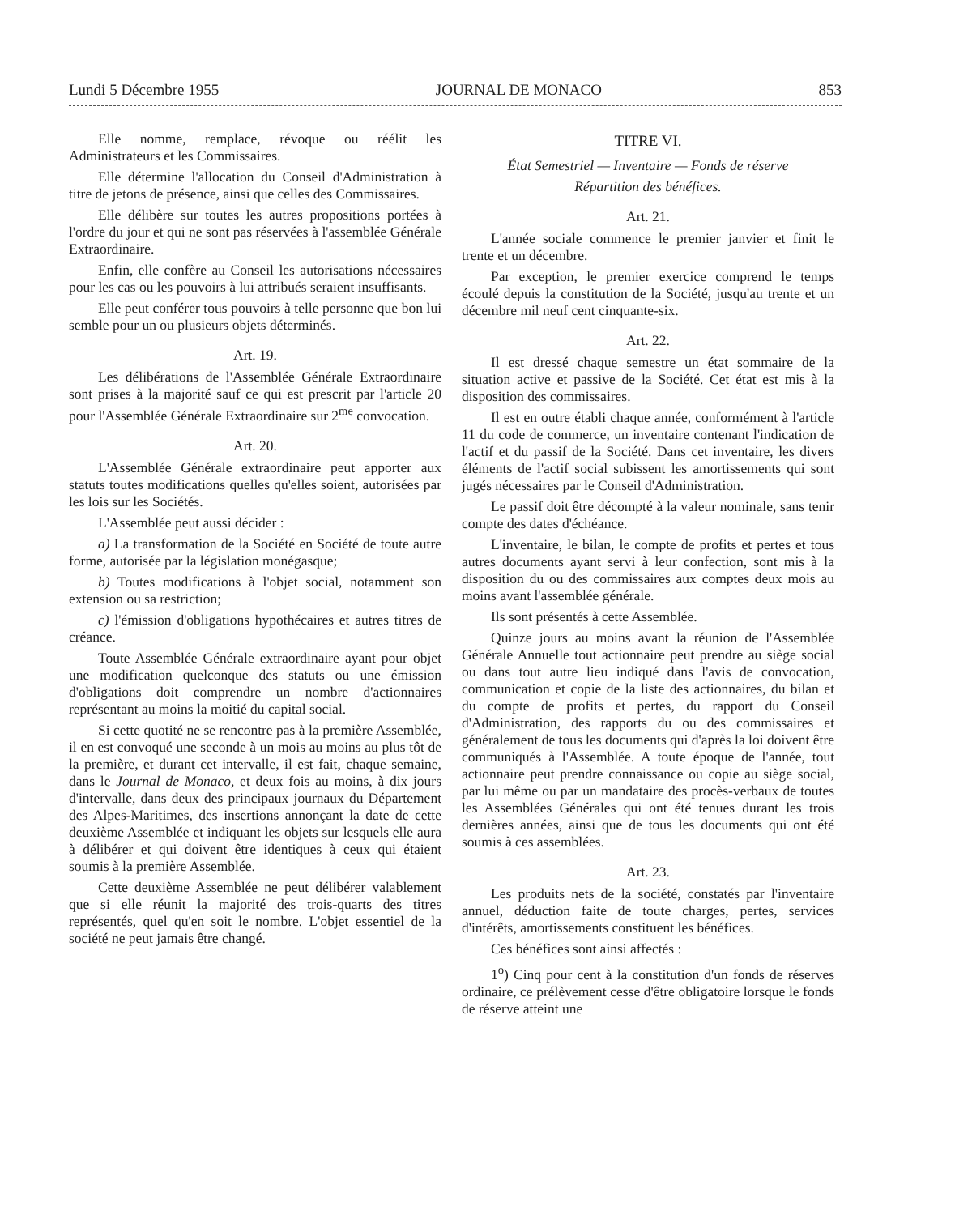Lundi 5 Décembre 1955 JOURNAL DE MONACO 853
Elle nomme, remplace, révoque ou réélit les Administrateurs et les Commissaires.
Elle détermine l'allocation du Conseil d'Administration à titre de jetons de présence, ainsi que celles des Commissaires.
Elle délibère sur toutes les autres propositions portées à l'ordre du jour et qui ne sont pas réservées à l'assemblée Générale Extraordinaire.
Enfin, elle confère au Conseil les autorisations nécessaires pour les cas ou les pouvoirs à lui attribués seraient insuffisants.
Elle peut conférer tous pouvoirs à telle personne que bon lui semble pour un ou plusieurs objets déterminés.
Art. 19.
Les délibérations de l'Assemblée Générale Extraordinaire sont prises à la majorité sauf ce qui est prescrit par l'article 20 pour l'Assemblée Générale Extraordinaire sur 2<sup>me</sup> convocation.
Art. 20.
L'Assemblée Générale extraordinaire peut apporter aux statuts toutes modifications quelles qu'elles soient, autorisées par les lois sur les Sociétés.
L'Assemblée peut aussi décider :
a) La transformation de la Société en Société de toute autre forme, autorisée par la législation monégasque;
b) Toutes modifications à l'objet social, notamment son extension ou sa restriction;
c) l'émission d'obligations hypothécaires et autres titres de créance.
Toute Assemblée Générale extraordinaire ayant pour objet une modification quelconque des statuts ou une émission d'obligations doit comprendre un nombre d'actionnaires représentant au moins la moitié du capital social.
Si cette quotité ne se rencontre pas à la première Assemblée, il en est convoqué une seconde à un mois au moins au plus tôt de la première, et durant cet intervalle, il est fait, chaque semaine, dans le Journal de Monaco, et deux fois au moins, à dix jours d'intervalle, dans deux des principaux journaux du Département des Alpes-Maritimes, des insertions annonçant la date de cette deuxième Assemblée et indiquant les objets sur lesquels elle aura à délibérer et qui doivent être identiques à ceux qui étaient soumis à la première Assemblée.
Cette deuxième Assemblée ne peut délibérer valablement que si elle réunit la majorité des trois-quarts des titres représentés, quel qu'en soit le nombre. L'objet essentiel de la société ne peut jamais être changé.
TITRE VI.
État Semestriel — Inventaire — Fonds de réserve
Répartition des bénéfices.
Art. 21.
L'année sociale commence le premier janvier et finit le trente et un décembre.
Par exception, le premier exercice comprend le temps écoulé depuis la constitution de la Société, jusqu'au trente et un décembre mil neuf cent cinquante-six.
Art. 22.
Il est dressé chaque semestre un état sommaire de la situation active et passive de la Société. Cet état est mis à la disposition des commissaires.
Il est en outre établi chaque année, conformément à l'article 11 du code de commerce, un inventaire contenant l'indication de l'actif et du passif de la Société. Dans cet inventaire, les divers éléments de l'actif social subissent les amortissements qui sont jugés nécessaires par le Conseil d'Administration.
Le passif doit être décompté à la valeur nominale, sans tenir compte des dates d'échéance.
L'inventaire, le bilan, le compte de profits et pertes et tous autres documents ayant servi à leur confection, sont mis à la disposition du ou des commissaires aux comptes deux mois au moins avant l'assemblée générale.
Ils sont présentés à cette Assemblée.
Quinze jours au moins avant la réunion de l'Assemblée Générale Annuelle tout actionnaire peut prendre au siège social ou dans tout autre lieu indiqué dans l'avis de convocation, communication et copie de la liste des actionnaires, du bilan et du compte de profits et pertes, du rapport du Conseil d'Administration, des rapports du ou des commissaires et généralement de tous les documents qui d'après la loi doivent être communiqués à l'Assemblée. A toute époque de l'année, tout actionnaire peut prendre connaissance ou copie au siège social, par lui même ou par un mandataire des procès-verbaux de toutes les Assemblées Générales qui ont été tenues durant les trois dernières années, ainsi que de tous les documents qui ont été soumis à ces assemblées.
Art. 23.
Les produits nets de la société, constatés par l'inventaire annuel, déduction faite de toute charges, pertes, services d'intérêts, amortissements constituent les bénéfices.
Ces bénéfices sont ainsi affectés :
1<sup>o</sup>) Cinq pour cent à la constitution d'un fonds de réserves ordinaire, ce prélèvement cesse d'être obligatoire lorsque le fonds de réserve atteint une